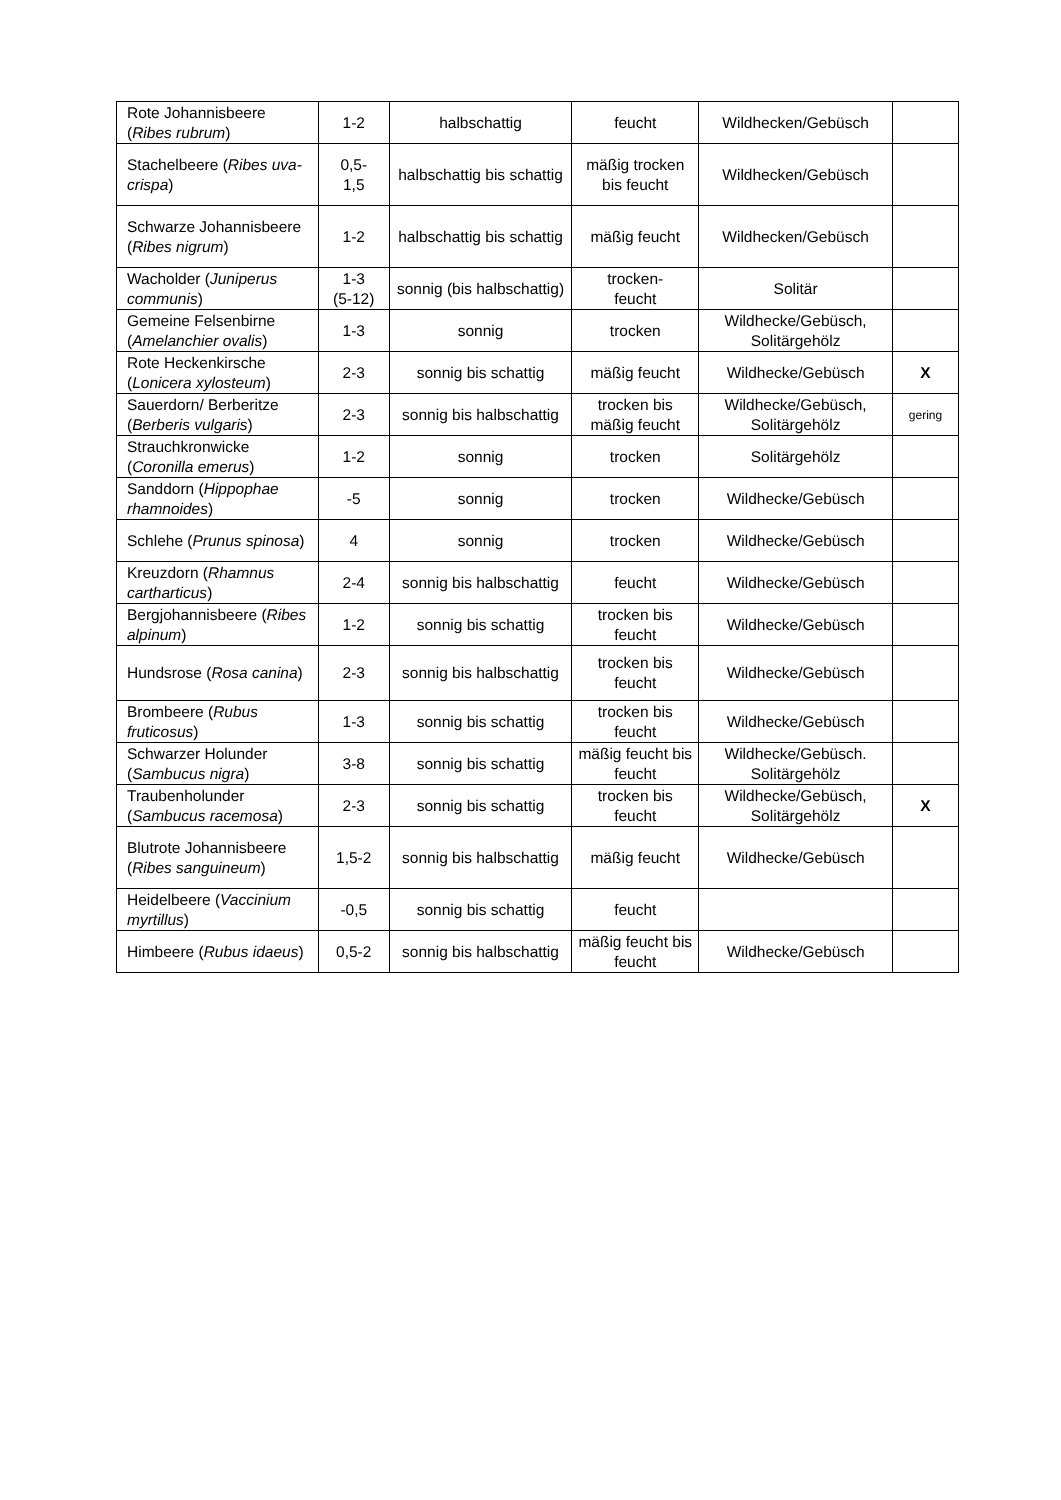| Rote Johannisbeere ( Ribes rubrum ) | 1-2 | halbschattig | feucht | Wildhecken/Gebüsch | |
| Stachelbeere ( Ribes uva-crispa ) | 0,5- 1,5 | halbschattig bis schattig | mäßig trocken bis feucht | Wildhecken/Gebüsch | |
| Schwarze Johannisbeere ( Ribes nigrum ) | 1-2 | halbschattig bis schattig | mäßig feucht | Wildhecken/Gebüsch | |
| Wacholder ( Juniperus communis ) | 1-3 (5-12) | sonnig (bis halbschattig) | trocken- feucht | Solitär | |
| Gemeine Felsenbirne ( Amelanchier ovalis ) | 1-3 | sonnig | trocken | Wildhecke/Gebüsch, Solitärgehölz | |
| Rote Heckenkirsche ( Lonicera xylosteum ) | 2-3 | sonnig bis schattig | mäßig feucht | Wildhecke/Gebüsch | X |
| Sauerdorn/ Berberitze ( Berberis vulgaris ) | 2-3 | sonnig bis halbschattig | trocken bis mäßig feucht | Wildhecke/Gebüsch, Solitärgehölz | gering |
| Strauchkronwicke ( Coronilla emerus ) | 1-2 | sonnig | trocken | Solitärgehölz | |
| Sanddorn ( Hippophae rhamnoides ) | -5 | sonnig | trocken | Wildhecke/Gebüsch | |
| Schlehe ( Prunus spinosa ) | 4 | sonnig | trocken | Wildhecke/Gebüsch | |
| Kreuzdorn ( Rhamnus cartharticus ) | 2-4 | sonnig bis halbschattig | feucht | Wildhecke/Gebüsch | |
| Bergjohannisbeere ( Ribes alpinum ) | 1-2 | sonnig bis schattig | trocken bis feucht | Wildhecke/Gebüsch | |
| Hundsrose ( Rosa canina ) | 2-3 | sonnig bis halbschattig | trocken bis feucht | Wildhecke/Gebüsch | |
| Brombeere ( Rubus fruticosus ) | 1-3 | sonnig bis schattig | trocken bis feucht | Wildhecke/Gebüsch | |
| Schwarzer Holunder ( Sambucus nigra ) | 3-8 | sonnig bis schattig | mäßig feucht bis feucht | Wildhecke/Gebüsch. Solitärgehölz | |
| Traubenholunder ( Sambucus racemosa ) | 2-3 | sonnig bis schattig | trocken bis feucht | Wildhecke/Gebüsch, Solitärgehölz | X |
| Blutrote Johannisbeere ( Ribes sanguineum ) | 1,5-2 | sonnig bis halbschattig | mäßig feucht | Wildhecke/Gebüsch | |
| Heidelbeere ( Vaccinium myrtillus ) | -0,5 | sonnig bis schattig | feucht | | |
| Himbeere ( Rubus idaeus ) | 0,5-2 | sonnig bis halbschattig | mäßig feucht bis feucht | Wildhecke/Gebüsch | |